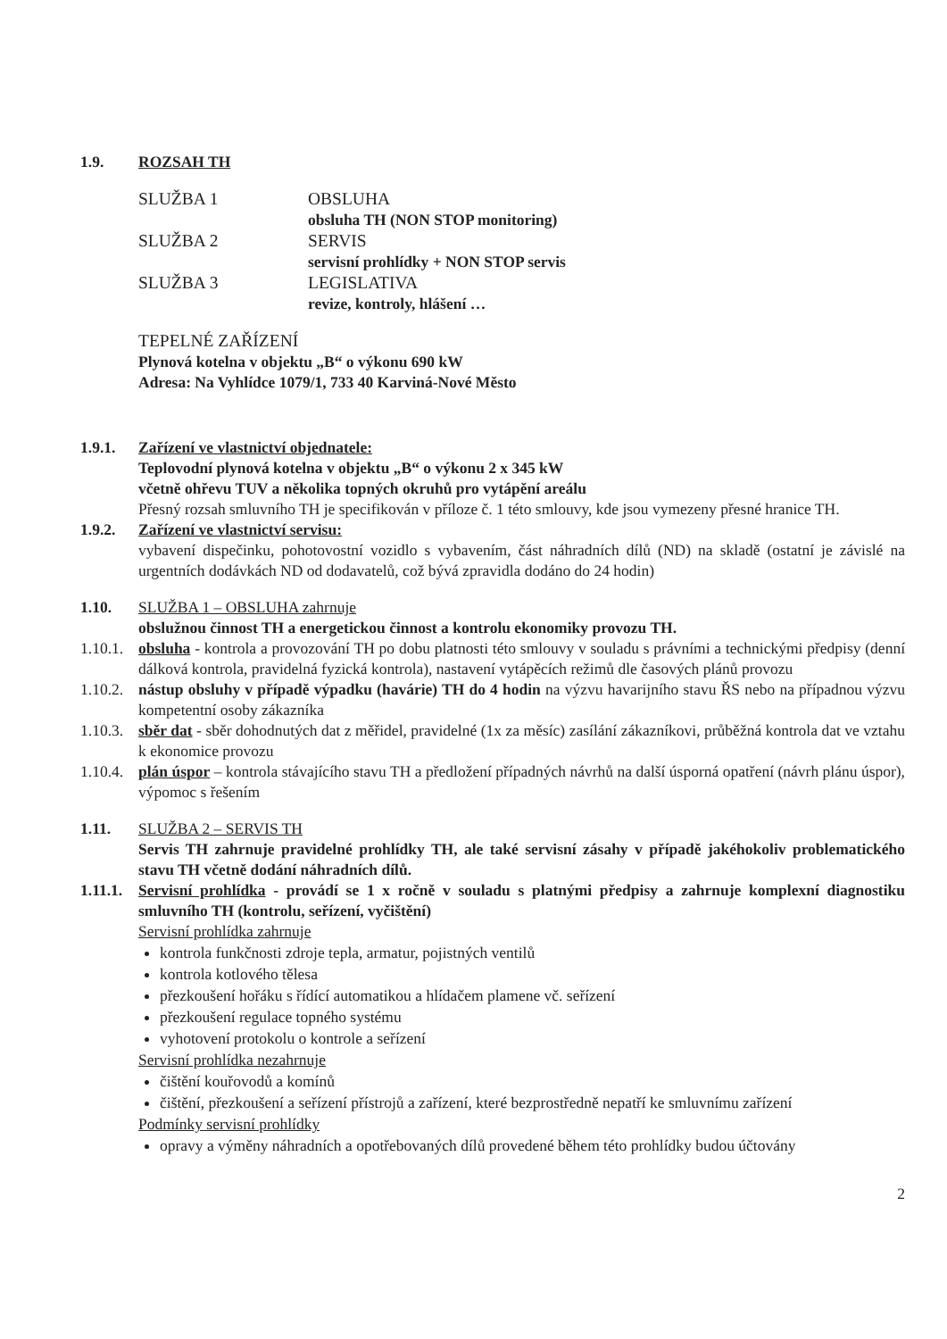1.9. ROZSAH TH
SLUŽBA 1
OBSLUHA
obsluha TH (NON STOP monitoring)
SLUŽBA 2
SERVIS
servisní prohlídky + NON STOP servis
SLUŽBA 3
LEGISLATIVA
revize, kontroly, hlášení …
TEPELNÉ ZAŘÍZENÍ
Plynová kotelna v objektu „B“ o výkonu 690 kW
Adresa: Na Vyhlídce 1079/1, 733 40 Karviná-Nové Město
1.9.1. Zařízení ve vlastnictví objednatele:
Teplovodní plynová kotelna v objektu „B“ o výkonu 2 x 345 kW
včetně ohřevu TUV a několika topných okruhů pro vytápění areálu
Přesný rozsah smluvního TH je specifikován v příloze č. 1 této smlouvy, kde jsou vymezeny přesné hranice TH.
1.9.2. Zařízení ve vlastnictví servisu:
vybavení dispečinku, pohotovostní vozidlo s vybavením, část náhradních dílů (ND) na skladě (ostatní je závislé na urgentních dodávkách ND od dodavatelů, což bývá zpravidla dodáno do 24 hodin)
1.10. SLUŽBA 1 – OBSLUHA zahrnuje
obslužnou činnost TH a energetickou činnost a kontrolu ekonomiky provozu TH.
1.10.1.
obsluha - kontrola a provozování TH po dobu platnosti této smlouvy v souladu s právními a technickými předpisy (denní dálková kontrola, pravidelná fyzická kontrola), nastavení vytápěcích režimů dle časových plánů provozu
1.10.2.
nástup obsluhy v případě výpadku (havárie) TH do 4 hodin na výzvu havarijního stavu ŘS nebo na případnou výzvu kompetentní osoby zákazníka
1.10.3.
sběr dat - sběr dohodnutých dat z měřidel, pravidelné (1x za měsíc) zasílání zákazníkovi, průběžná kontrola dat ve vztahu k ekonomice provozu
1.10.4.
plán úspor – kontrola stávajícího stavu TH a předložení případných návrhů na další úsporná opatření (návrh plánu úspor), výpomoc s řešením
1.11. SLUŽBA 2 – SERVIS TH
Servis TH zahrnuje pravidelné prohlídky TH, ale také servisní zásahy v případě jakéhokoliv problematického stavu TH včetně dodání náhradních dílů.
1.11.1.
Servisní prohlídka - provádí se 1 x ročně v souladu s platnými předpisy a zahrnuje komplexní diagnostiku smluvního TH (kontrolu, seřízení, vyčištění)
Servisní prohlídka zahrnuje
kontrola funkčnosti zdroje tepla, armatur, pojistných ventilů
kontrola kotlového tělesa
přezkoušení hořáku s řídící automatikou a hlídačem plamene vč. seřízení
přezkoušení regulace topného systému
vyhotovení protokolu o kontrole a seřízení
Servisní prohlídka nezahrnuje
čištění kouřovodů a komínů
čištění, přezkoušení a seřízení přístrojů a zařízení, které bezprostředně nepatří ke smluvnímu zařízení
Podmínky servisní prohlídky
opravy a výměny náhradních a opotřebovaných dílů provedené během této prohlídky budou účtovány
2